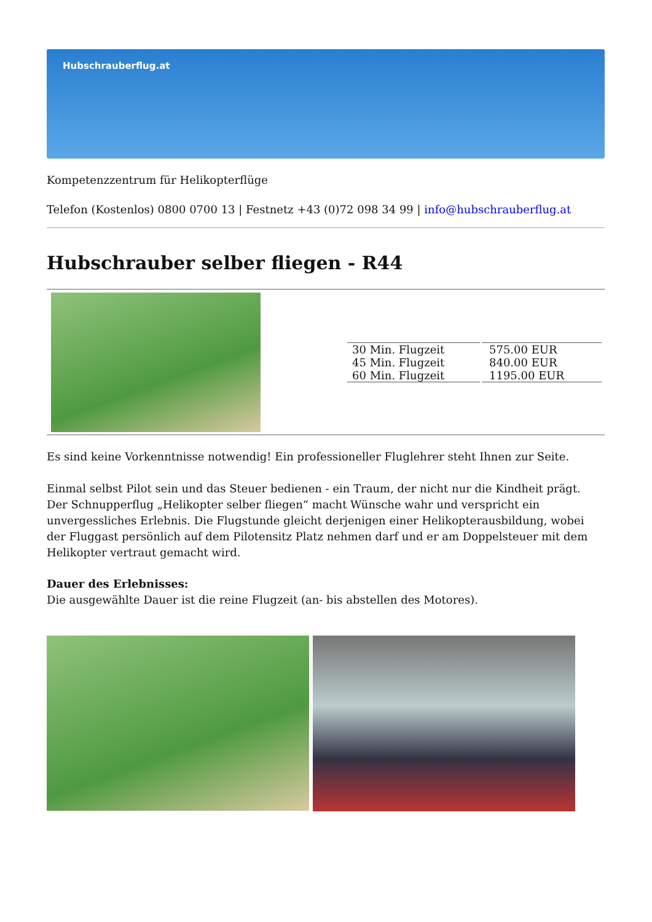Hubschrauberflug.at
Kompetenzzentrum für Helikopterflüge
Telefon (Kostenlos) 0800 0700 13 | Festnetz +43 (0)72 098 34 99 | info@hubschrauberflug.at
Hubschrauber selber fliegen - R44
| 30 Min. Flugzeit 45 Min. Flugzeit 60 Min. Flugzeit | 575.00 EUR 840.00 EUR 1195.00 EUR |
Es sind keine Vorkenntnisse notwendig! Ein professioneller Fluglehrer steht Ihnen zur Seite.
Einmal selbst Pilot sein und das Steuer bedienen - ein Traum, der nicht nur die Kindheit prägt. Der Schnupperflug „Helikopter selber fliegen“ macht Wünsche wahr und verspricht ein unvergessliches Erlebnis. Die Flugstunde gleicht derjenigen einer Helikopterausbildung, wobei der Fluggast persönlich auf dem Pilotensitz Platz nehmen darf und er am Doppelsteuer mit dem Helikopter vertraut gemacht wird.
Dauer des Erlebnisses:
Die ausgewählte Dauer ist die reine Flugzeit (an- bis abstellen des Motores).